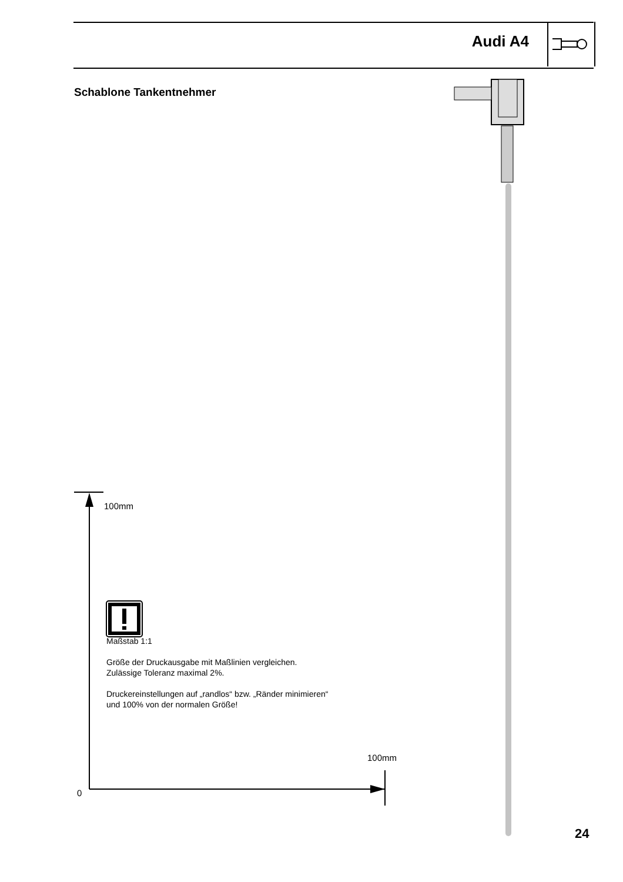Audi A4
Schablone Tankentnehmer
100mm
Maßstab 1:1
Größe der Druckausgabe mit Maßlinien vergleichen.
Zulässige Toleranz maximal 2%.
Druckereinstellungen auf „randlos“ bzw. „Ränder minimieren“
und 100% von der normalen Größe!
100mm
0
24